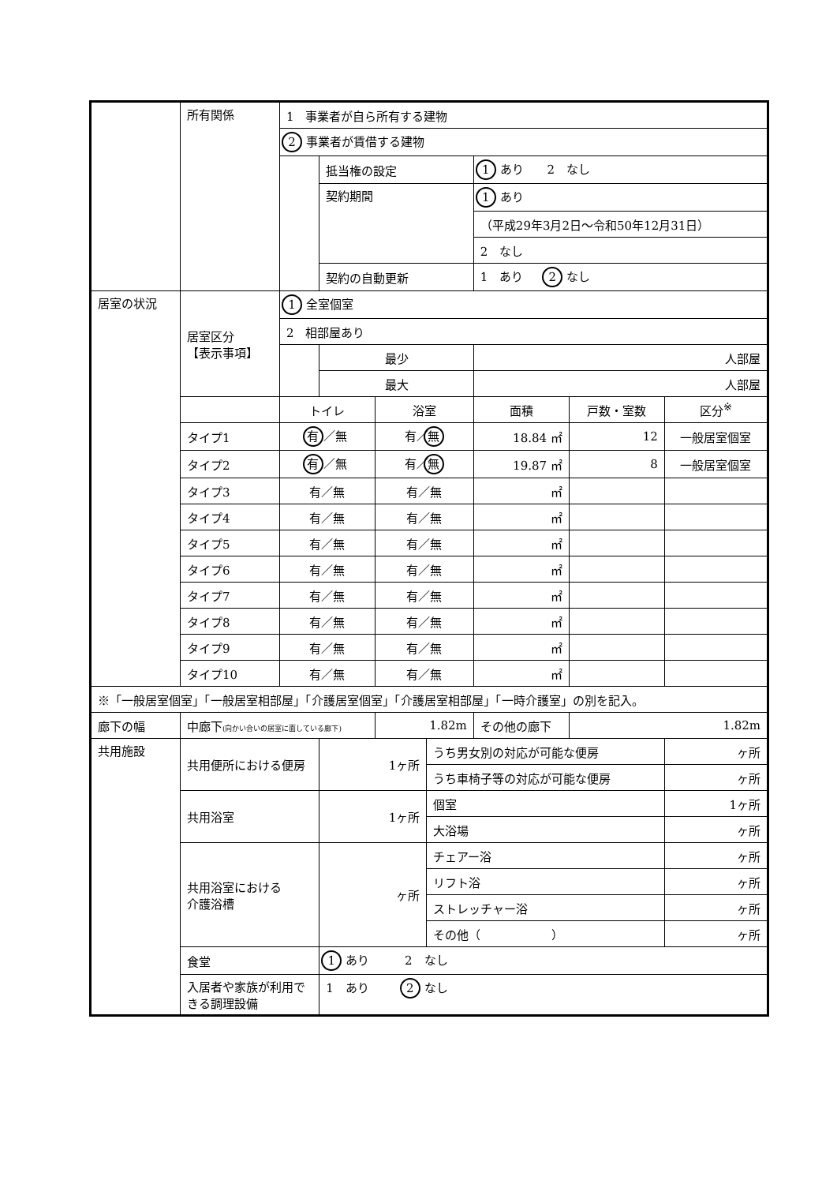| | 所有関係 | 1 事業者が自ら所有する建物 | | | | | | |
| | | 2 事業者が賃借する建物 | | | | | | |
| | | | 抵当権の設定 | | | 1 あり 2 なし | | |
| | | | 契約期間 | | | 1 あり | | |
| | | | | | | （平成29年3月2日～令和50年12月31日） | | |
| | | | | | | 2 なし | | |
| | | | 契約の自動更新 | | | 1 あり 2 なし | | |
| 居室の状況 | 居室区分 【表示事項】 | 1 全室個室 | | | | | | |
| | | 2 相部屋あり | | | | | | |
| | | | 最少 | | | 人部屋 | | |
| | | | 最大 | | | 人部屋 | | |
| | | トイレ | | 浴室 | | 面積 | 戸数・室数 | 区分<sup>※</sup> |
| | タイプ1 | 有 ／無 | | 有／ 無 | | 18.84 ㎡ | 12 | 一般居室個室 |
| | タイプ2 | 有 ／無 | | 有／ 無 | | 19.87 ㎡ | 8 | 一般居室個室 |
| | タイプ3 | 有／無 | | 有／無 | | ㎡ | | |
| | タイプ4 | 有／無 | | 有／無 | | ㎡ | | |
| | タイプ5 | 有／無 | | 有／無 | | ㎡ | | |
| | タイプ6 | 有／無 | | 有／無 | | ㎡ | | |
| | タイプ7 | 有／無 | | 有／無 | | ㎡ | | |
| | タイプ8 | 有／無 | | 有／無 | | ㎡ | | |
| | タイプ9 | 有／無 | | 有／無 | | ㎡ | | |
| | タイプ10 | 有／無 | | 有／無 | | ㎡ | | |
| ※「一般居室個室」「一般居室相部屋」「介護居室個室」「介護居室相部屋」「一時介護室」の別を記入。 | | | | | | | | |
| 廊下の幅 | 中廊下 (向かい合いの居室に面している廊下) | | | 1.82m | | その他の廊下 | 1.82m | |
| 共用施設 | 共用便所における便房 | | 1ヶ所 | | うち男女別の対応が可能な便房 | | | ヶ所 |
| | | | | | うち車椅子等の対応が可能な便房 | | | ヶ所 |
| | 共用浴室 | | 1ヶ所 | | 個室 | | | 1ヶ所 |
| | | | | | 大浴場 | | | ヶ所 |
| | 共用浴室における 介護浴槽 | | ヶ所 | | チェアー浴 | | | ヶ所 |
| | | | | | リフト浴 | | | ヶ所 |
| | | | | | ストレッチャー浴 | | | ヶ所 |
| | | | | | その他（ ） | | | ヶ所 |
| | 食堂 | | 1 あり 2 なし | | | | | |
| | 入居者や家族が利用できる調理設備 | | 1 あり 2 なし | | | | | |